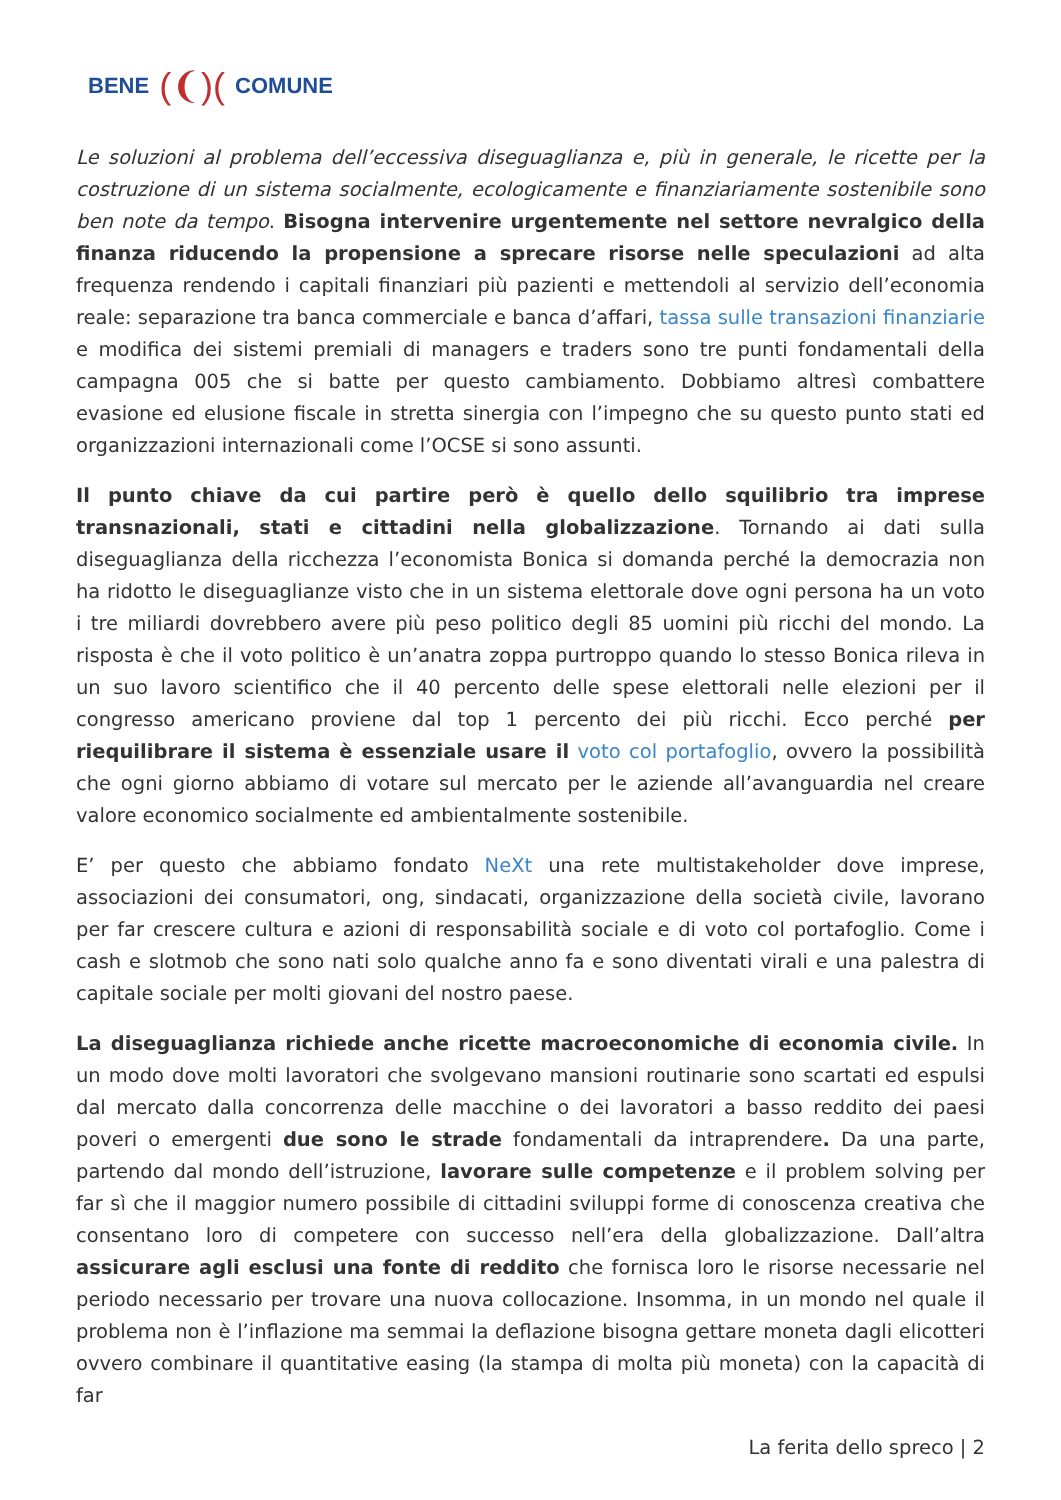BENE (❨)(COMUNE
Le soluzioni al problema dell’eccessiva diseguaglianza e, più in generale, le ricette per la costruzione di un sistema socialmente, ecologicamente e finanziariamente sostenibile sono ben note da tempo. Bisogna intervenire urgentemente nel settore nevralgico della finanza riducendo la propensione a sprecare risorse nelle speculazioni ad alta frequenza rendendo i capitali finanziari più pazienti e mettendoli al servizio dell’economia reale: separazione tra banca commerciale e banca d’affari, tassa sulle transazioni finanziarie e modifica dei sistemi premiali di managers e traders sono tre punti fondamentali della campagna 005 che si batte per questo cambiamento. Dobbiamo altresì combattere evasione ed elusione fiscale in stretta sinergia con l’impegno che su questo punto stati ed organizzazioni internazionali come l’OCSE si sono assunti.
Il punto chiave da cui partire però è quello dello squilibrio tra imprese transnazionali, stati e cittadini nella globalizzazione. Tornando ai dati sulla diseguaglianza della ricchezza l’economista Bonica si domanda perché la democrazia non ha ridotto le diseguaglianze visto che in un sistema elettorale dove ogni persona ha un voto i tre miliardi dovrebbero avere più peso politico degli 85 uomini più ricchi del mondo. La risposta è che il voto politico è un’anatra zoppa purtroppo quando lo stesso Bonica rileva in un suo lavoro scientifico che il 40 percento delle spese elettorali nelle elezioni per il congresso americano proviene dal top 1 percento dei più ricchi. Ecco perché per riequilibrare il sistema è essenziale usare il voto col portafoglio, ovvero la possibilità che ogni giorno abbiamo di votare sul mercato per le aziende all’avanguardia nel creare valore economico socialmente ed ambientalmente sostenibile.
E’ per questo che abbiamo fondato NeXt una rete multistakeholder dove imprese, associazioni dei consumatori, ong, sindacati, organizzazione della società civile, lavorano per far crescere cultura e azioni di responsabilità sociale e di voto col portafoglio. Come i cash e slotmob che sono nati solo qualche anno fa e sono diventati virali e una palestra di capitale sociale per molti giovani del nostro paese.
La diseguaglianza richiede anche ricette macroeconomiche di economia civile. In un modo dove molti lavoratori che svolgevano mansioni routinarie sono scartati ed espulsi dal mercato dalla concorrenza delle macchine o dei lavoratori a basso reddito dei paesi poveri o emergenti due sono le strade fondamentali da intraprendere. Da una parte, partendo dal mondo dell’istruzione, lavorare sulle competenze e il problem solving per far sì che il maggior numero possibile di cittadini sviluppi forme di conoscenza creativa che consentano loro di competere con successo nell’era della globalizzazione. Dall’altra assicurare agli esclusi una fonte di reddito che fornisca loro le risorse necessarie nel periodo necessario per trovare una nuova collocazione. Insomma, in un mondo nel quale il problema non è l’inflazione ma semmai la deflazione bisogna gettare moneta dagli elicotteri ovvero combinare il quantitative easing (la stampa di molta più moneta) con la capacità di far
La ferita dello spreco | 2